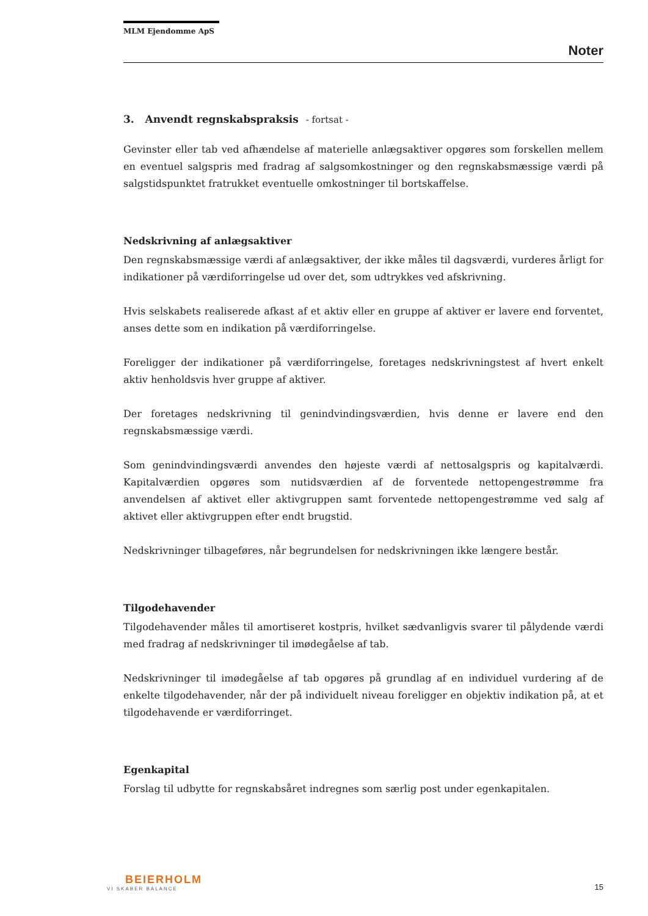MLM Ejendomme ApS
Noter
3. Anvendt regnskabspraksis - fortsat -
Gevinster eller tab ved afhændelse af materielle anlægsaktiver opgøres som forskellen mellem en eventuel salgspris med fradrag af salgsomkostninger og den regnskabsmæssige værdi på salgstidspunktet fratrukket eventuelle omkostninger til bortskaffelse.
Nedskrivning af anlægsaktiver
Den regnskabsmæssige værdi af anlægsaktiver, der ikke måles til dagsværdi, vurderes årligt for indikationer på værdiforringelse ud over det, som udtrykkes ved afskrivning.
Hvis selskabets realiserede afkast af et aktiv eller en gruppe af aktiver er lavere end forventet, anses dette som en indikation på værdiforringelse.
Foreligger der indikationer på værdiforringelse, foretages nedskrivningstest af hvert enkelt aktiv henholdsvis hver gruppe af aktiver.
Der foretages nedskrivning til genindvindingsværdien, hvis denne er lavere end den regnskabsmæssige værdi.
Som genindvindingsværdi anvendes den højeste værdi af nettosalgspris og kapitalværdi. Kapitalværdien opgøres som nutidsværdien af de forventede nettopengestrømme fra anvendelsen af aktivet eller aktivgruppen samt forventede nettopengestrømme ved salg af aktivet eller aktivgruppen efter endt brugstid.
Nedskrivninger tilbageføres, når begrundelsen for nedskrivningen ikke længere består.
Tilgodehavender
Tilgodehavender måles til amortiseret kostpris, hvilket sædvanligvis svarer til pålydende værdi med fradrag af nedskrivninger til imødegåelse af tab.
Nedskrivninger til imødegåelse af tab opgøres på grundlag af en individuel vurdering af de enkelte tilgodehavender, når der på individuelt niveau foreligger en objektiv indikation på, at et tilgodehavende er værdiforringet.
Egenkapital
Forslag til udbytte for regnskabsåret indregnes som særlig post under egenkapitalen.
BEIERHOLM
VI SKABER BALANCE
15